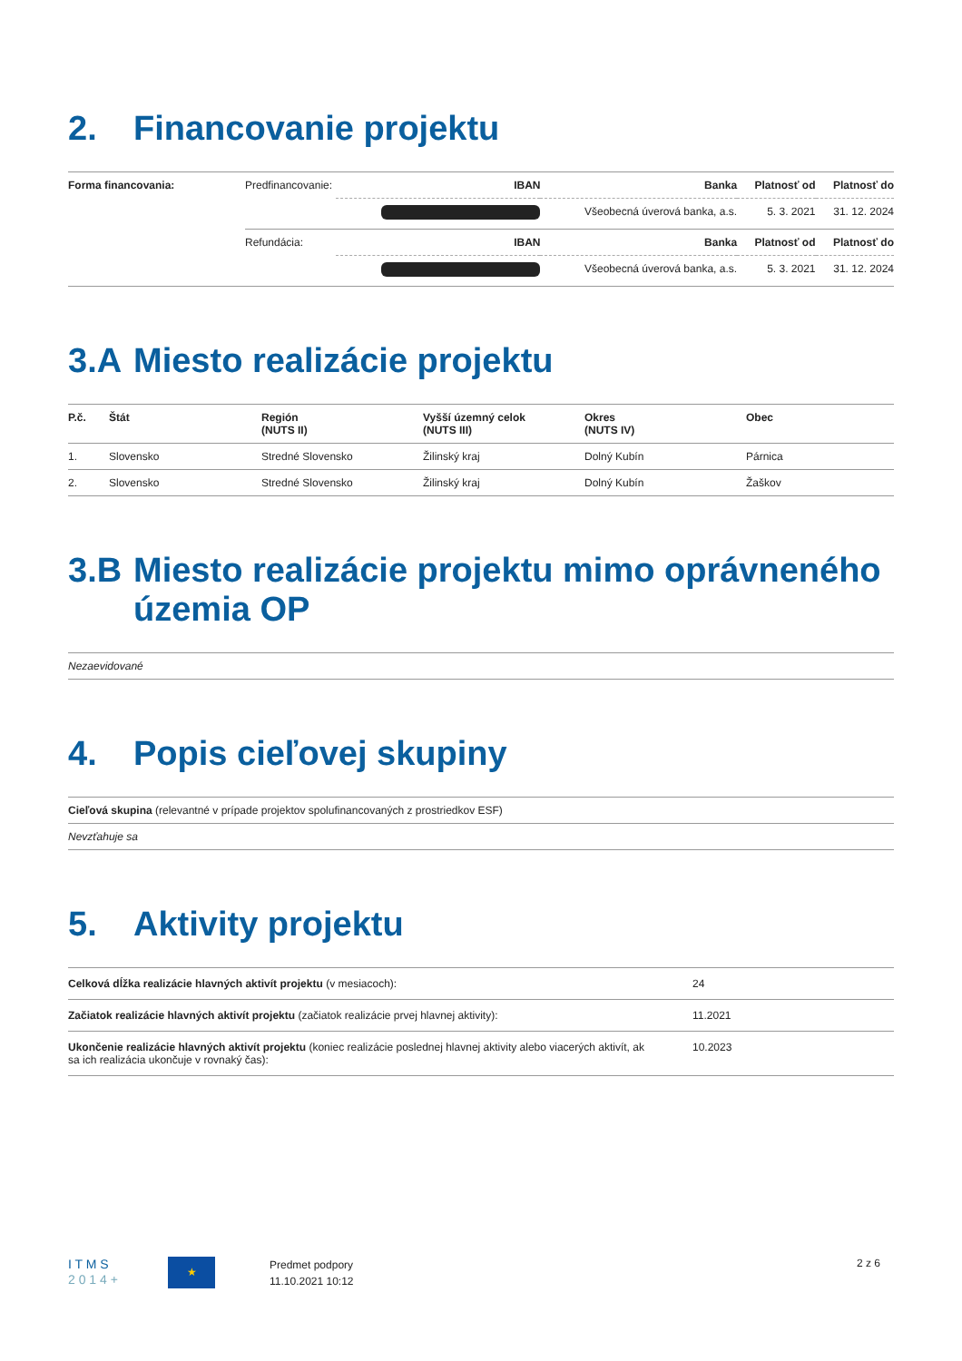2. Financovanie projektu
| Forma financovania: | Predfinancovanie: | IBAN | Banka | | Platnosť od | Platnosť do |
| | | | | Všeobecná úverová banka, a.s. | 5. 3. 2021 | 31. 12. 2024 |
| | Refundácia: | IBAN | Banka | | Platnosť od | Platnosť do |
| | | | | Všeobecná úverová banka, a.s. | 5. 3. 2021 | 31. 12. 2024 |
3.A Miesto realizácie projektu
| P.č. | Štát | Región (NUTS II) | Vyšší územný celok (NUTS III) | Okres (NUTS IV) | Obec |
| --- | --- | --- | --- | --- | --- |
| 1. | Slovensko | Stredné Slovensko | Žilinský kraj | Dolný Kubín | Párnica |
| 2. | Slovensko | Stredné Slovensko | Žilinský kraj | Dolný Kubín | Žaškov |
3.B Miesto realizácie projektu mimo oprávneného územia OP
| Nezaevidované |
4. Popis cieľovej skupiny
| Cieľová skupina (relevantné v prípade projektov spolufinancovaných z prostriedkov ESF) |
| Nevzťahuje sa |
5. Aktivity projektu
| Celková dĺžka realizácie hlavných aktivít projektu (v mesiacoch): | 24 |
| Začiatok realizácie hlavných aktivít projektu (začiatok realizácie prvej hlavnej aktivity): | 11.2021 |
| Ukončenie realizácie hlavných aktivít projektu (koniec realizácie poslednej hlavnej aktivity alebo viacerých aktivít, ak sa ich realizácia ukončuje v rovnaký čas): | 10.2023 |
I T M S
2 0 1 4 +
★
Predmet podpory
11.10.2021 10:12
2 z 6